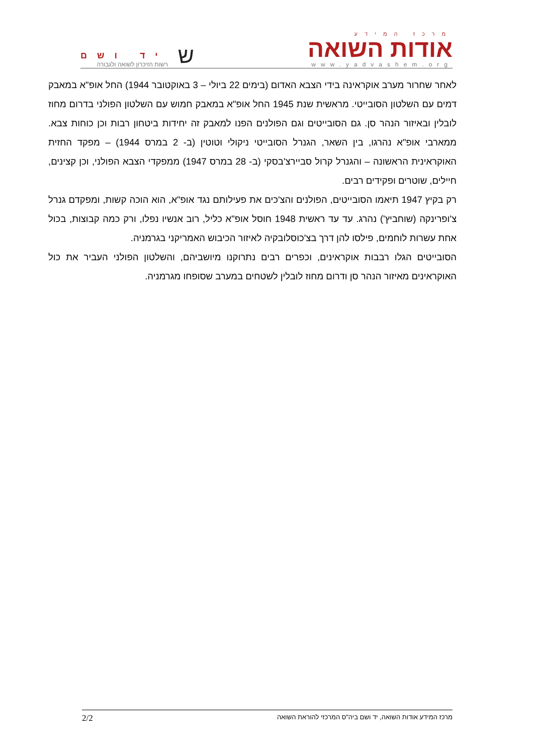מרכז המידע
אודות השואה
www.yadvashem.org
יד ושם
רשות הזיכרון לשואה ולגבורה
ש
לאחר שחרור מערב אוקראינה בידי הצבא האדום (בימים 22 ביולי – 3 באוקטובר 1944) החל אופ"א במאבק דמים עם השלטון הסובייטי. מראשית שנת 1945 החל אופ"א במאבק חמוש עם השלטון הפולני בדרום מחוז לובלין ובאיזור הנהר סן. גם הסובייטים וגם הפולנים הפנו למאבק זה יחידות ביטחון רבות וכן כוחות צבא. ממארבי אופ"א נהרגו, בין השאר, הגנרל הסובייטי ניקולי וטוטין (ב- 2 במרס 1944) – מפקד החזית האוקראינית הראשונה – והגנרל קרול סביירצ'בסקי (ב- 28 במרס 1947) ממפקדי הצבא הפולני, וכן קצינים, חיילים, שוטרים ופקידים רבים.
רק בקיץ 1947 תיאמו הסובייטים, הפולנים והצ'כים את פעילותם נגד אופ"א, הוא הוכה קשות, ומפקדם גנרל צ'ופרינקה (שוחביץ') נהרג. עד עד ראשית 1948 חוסל אופ"א כליל, רוב אנשיו נפלו, ורק כמה קבוצות, בכול אחת עשרות לוחמים, פילסו להן דרך בצ'כוסלובקיה לאיזור הכיבוש האמריקני בגרמניה.
הסובייטים הגלו רבבות אוקראינים, וכפרים רבים נתרוקנו מיושביהם, והשלטון הפולני העביר את כול האוקראינים מאיזור הנהר סן ודרום מחוז לובלין לשטחים במערב שסופחו מגרמניה.
מרכז המידע אודות השואה, יד ושם ביה"ס המרכזי להוראת השואה 2/2